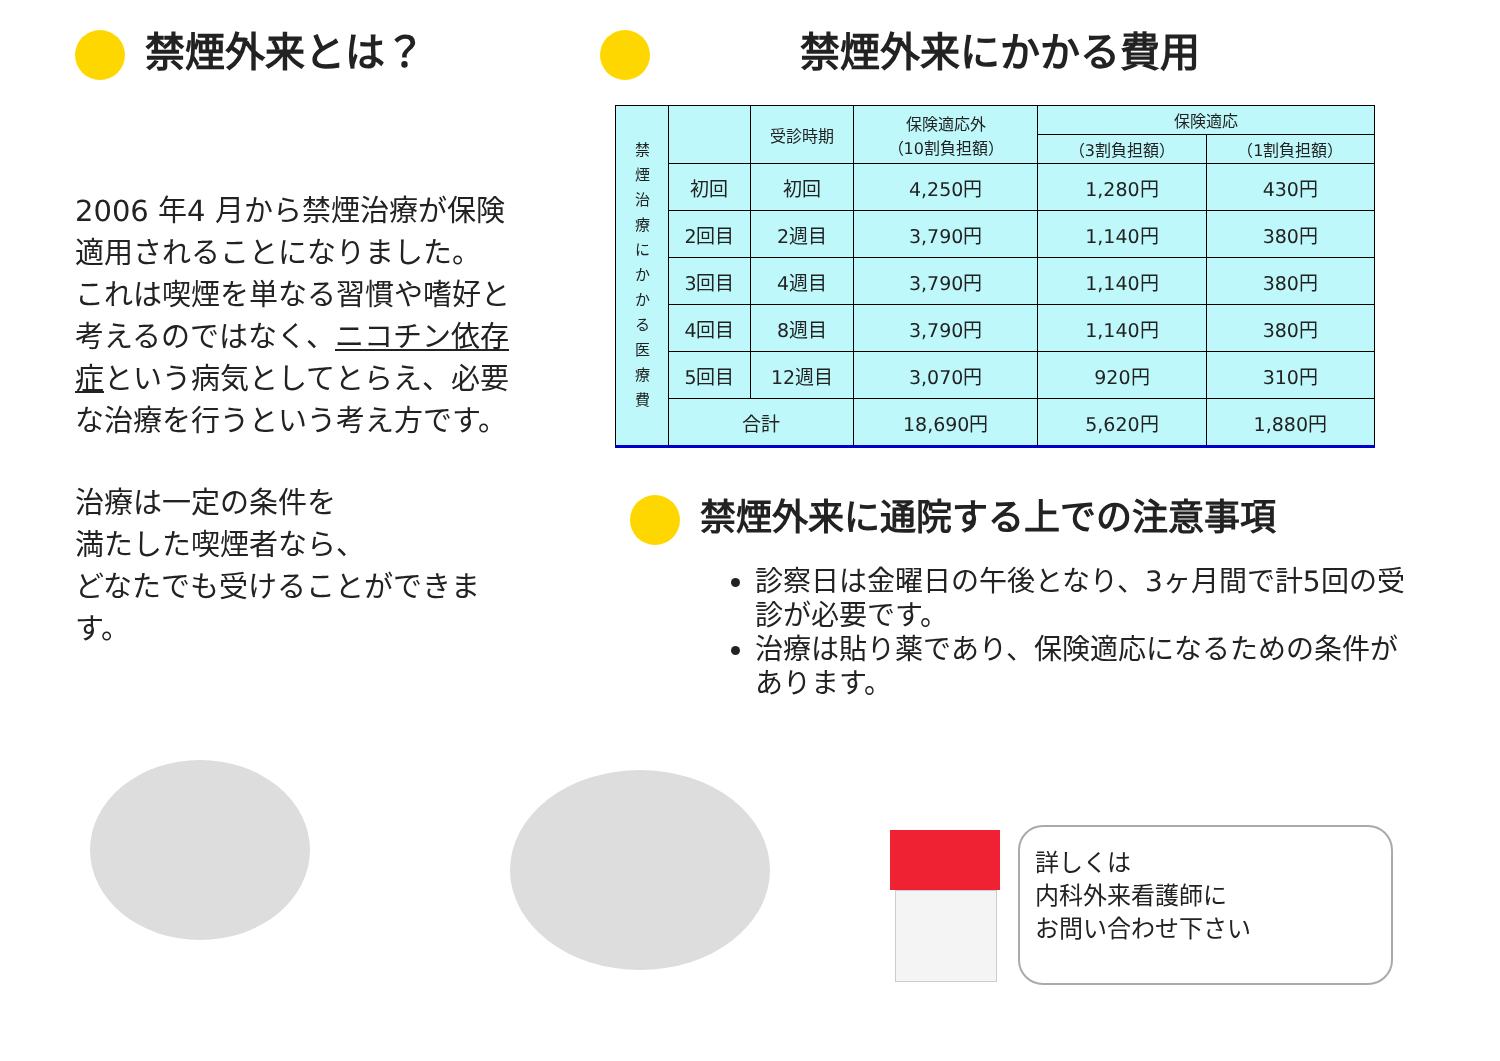禁煙外来とは？
2006 年4 月から禁煙治療が保険適用されることになりました。
これは喫煙を単なる習慣や嗜好と考えるのではなく、ニコチン依存症という病気としてとらえ、必要な治療を行うという考え方です。
治療は一定の条件を
満たした喫煙者なら、
どなたでも受けることができます。
禁煙外来にかかる費用
| 禁 煙 治 療 に か か る 医 療 費 | | 受診時期 | 保険適応外 （10割負担額） | 保険適応 | |
| | | | | （3割負担額） | （1割負担額） |
| | 初回 | 初回 | 4,250円 | 1,280円 | 430円 |
| | 2回目 | 2週目 | 3,790円 | 1,140円 | 380円 |
| | 3回目 | 4週目 | 3,790円 | 1,140円 | 380円 |
| | 4回目 | 8週目 | 3,790円 | 1,140円 | 380円 |
| | 5回目 | 12週目 | 3,070円 | 920円 | 310円 |
| | 合計 | | 18,690円 | 5,620円 | 1,880円 |
禁煙外来に通院する上での注意事項
診察日は金曜日の午後となり、3ヶ月間で計5回の受診が必要です。
治療は貼り薬であり、保険適応になるための条件があります。
詳しくは
内科外来看護師に
お問い合わせ下さい